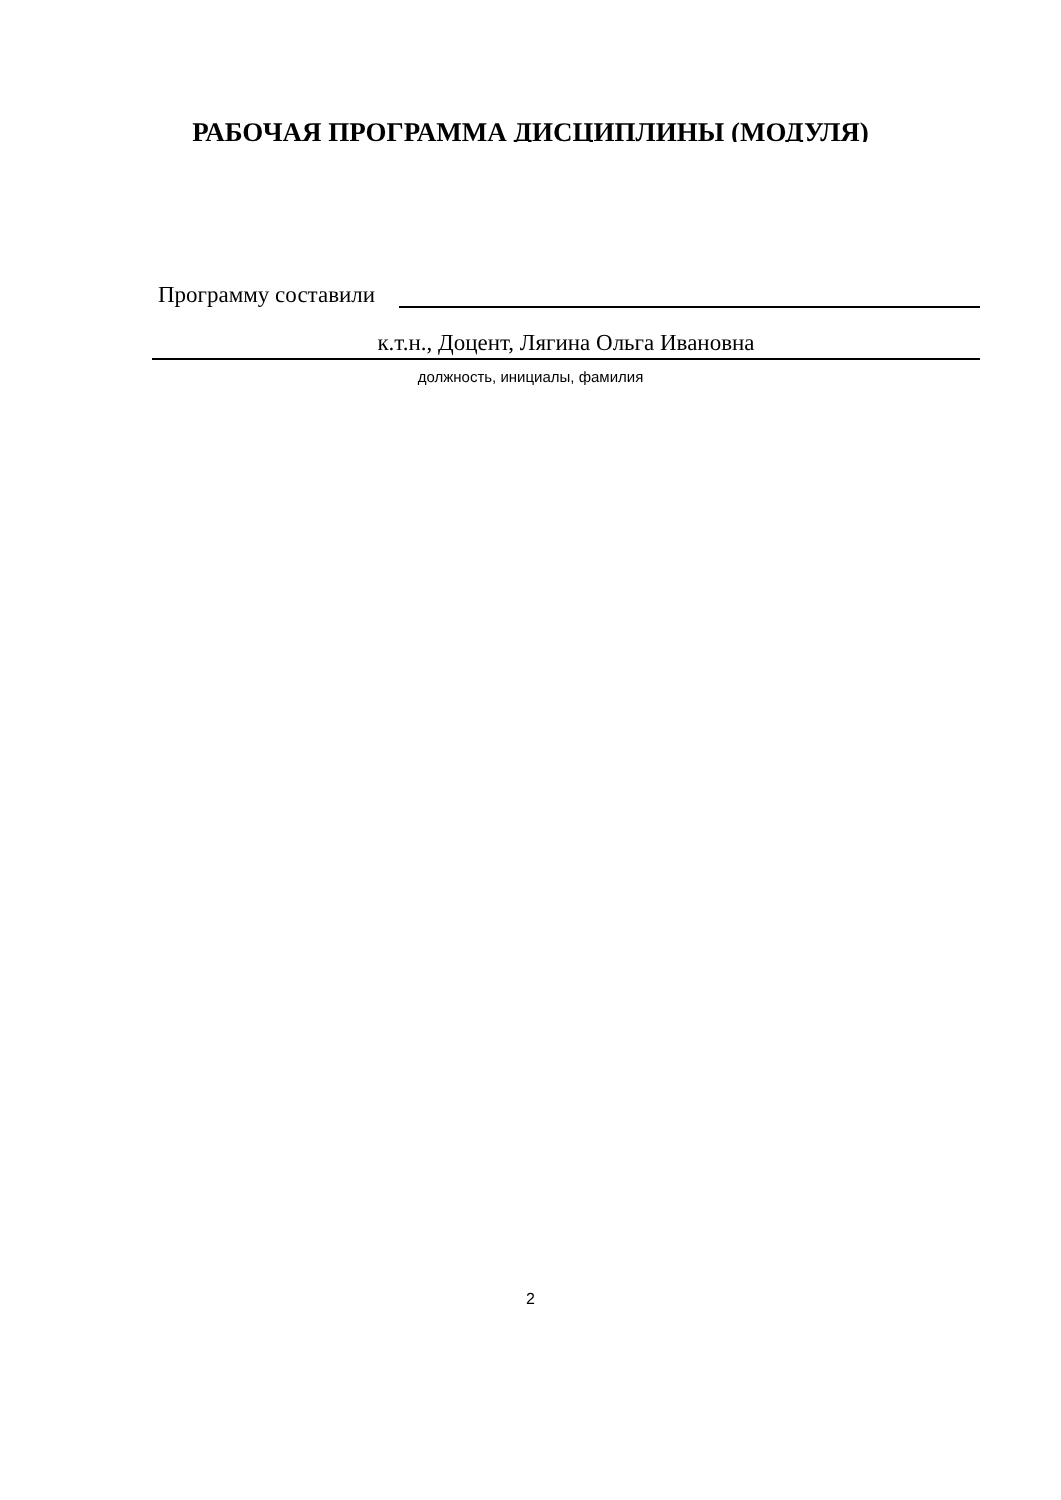РАБОЧАЯ ПРОГРАММА ДИСЦИПЛИНЫ (МОДУЛЯ)
Программу составили
к.т.н., Доцент, Лягина Ольга Ивановна
должность, инициалы, фамилия
2